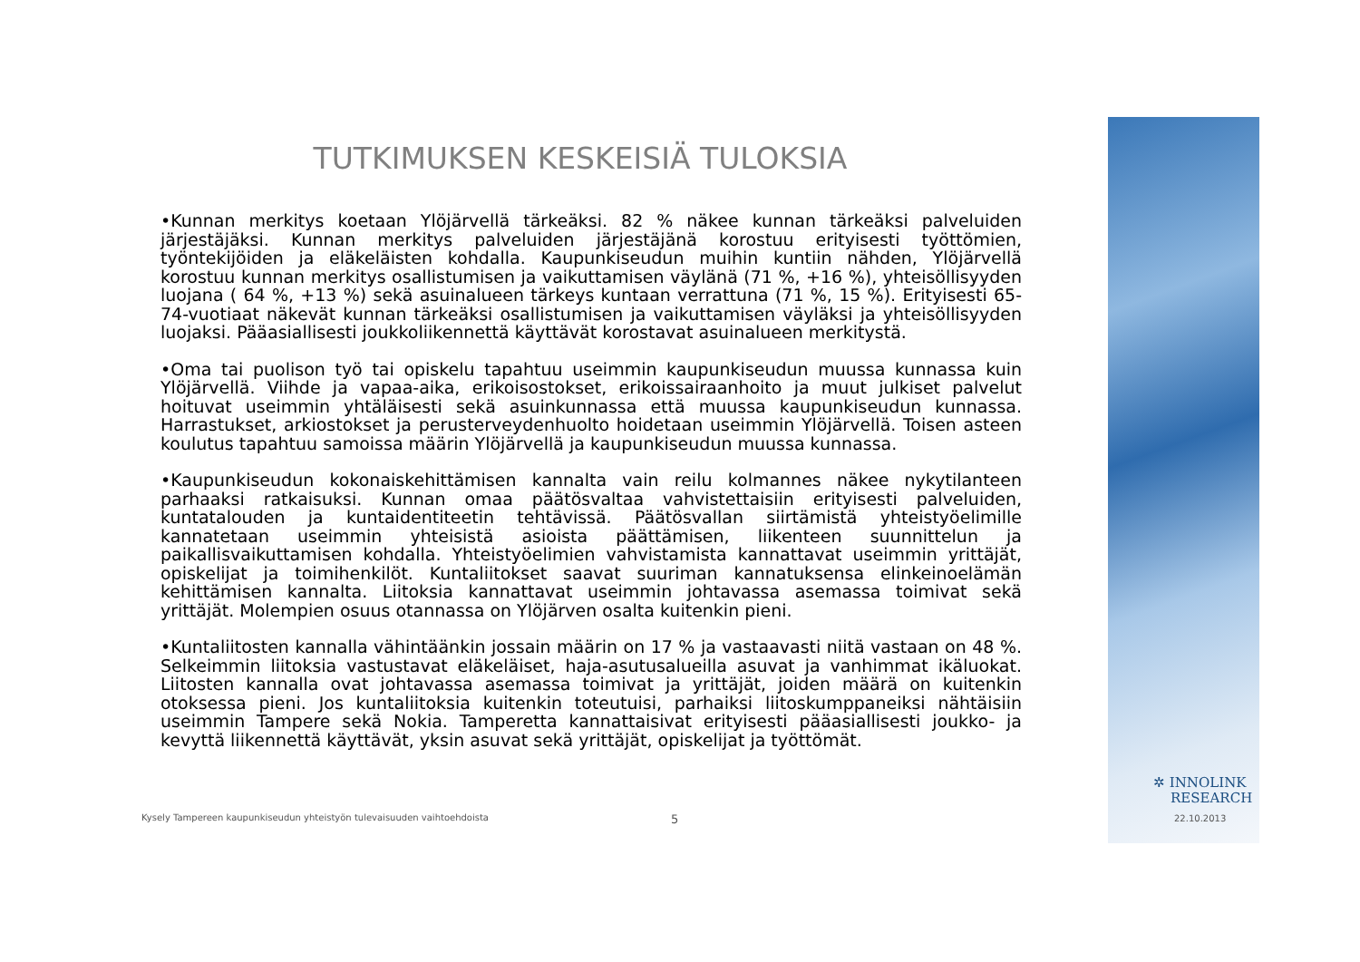TUTKIMUKSEN KESKEISIÄ TULOKSIA
•Kunnan merkitys koetaan Ylöjärvellä tärkeäksi. 82 % näkee kunnan tärkeäksi palveluiden järjestäjäksi. Kunnan merkitys palveluiden järjestäjänä korostuu erityisesti työttömien, työntekijöiden ja eläkeläisten kohdalla. Kaupunkiseudun muihin kuntiin nähden, Ylöjärvellä korostuu kunnan merkitys osallistumisen ja vaikuttamisen väylänä (71 %, +16 %), yhteisöllisyyden luojana ( 64 %, +13 %) sekä asuinalueen tärkeys kuntaan verrattuna (71 %, 15 %). Erityisesti 65-74-vuotiaat näkevät kunnan tärkeäksi osallistumisen ja vaikuttamisen väyläksi ja yhteisöllisyyden luojaksi. Pääasiallisesti joukkoliikennettä käyttävät korostavat asuinalueen merkitystä.
•Oma tai puolison työ tai opiskelu tapahtuu useimmin kaupunkiseudun muussa kunnassa kuin Ylöjärvellä. Viihde ja vapaa-aika, erikoisostokset, erikoissairaanhoito ja muut julkiset palvelut hoituvat useimmin yhtäläisesti sekä asuinkunnassa että muussa kaupunkiseudun kunnassa. Harrastukset, arkiostokset ja perusterveydenhuolto hoidetaan useimmin Ylöjärvellä. Toisen asteen koulutus tapahtuu samoissa määrin Ylöjärvellä ja kaupunkiseudun muussa kunnassa.
•Kaupunkiseudun kokonaiskehittämisen kannalta vain reilu kolmannes näkee nykytilanteen parhaaksi ratkaisuksi. Kunnan omaa päätösvaltaa vahvistettaisiin erityisesti palveluiden, kuntatalouden ja kuntaidentiteetin tehtävissä. Päätösvallan siirtämistä yhteistyöelimille kannatetaan useimmin yhteisistä asioista päättämisen, liikenteen suunnittelun ja paikallisvaikuttamisen kohdalla. Yhteistyöelimien vahvistamista kannattavat useimmin yrittäjät, opiskelijat ja toimihenkilöt. Kuntaliitokset saavat suuriman kannatuksensa elinkeinoelämän kehittämisen kannalta. Liitoksia kannattavat useimmin johtavassa asemassa toimivat sekä yrittäjät. Molempien osuus otannassa on Ylöjärven osalta kuitenkin pieni.
•Kuntaliitosten kannalla vähintäänkin jossain määrin on 17 % ja vastaavasti niitä vastaan on 48 %. Selkeimmin liitoksia vastustavat eläkeläiset, haja-asutusalueilla asuvat ja vanhimmat ikäluokat. Liitosten kannalla ovat johtavassa asemassa toimivat ja yrittäjät, joiden määrä on kuitenkin otoksessa pieni. Jos kuntaliitoksia kuitenkin toteutuisi, parhaiksi liitoskumppaneiksi nähtäisiin useimmin Tampere sekä Nokia. Tamperetta kannattaisivat erityisesti pääasiallisesti joukko- ja kevyttä liikennettä käyttävät, yksin asuvat sekä yrittäjät, opiskelijat ja työttömät.
Kysely Tampereen kaupunkiseudun yhteistyön tulevaisuuden vaihtoehdoista
5
✲ INNOLINK
RESEARCH
22.10.2013